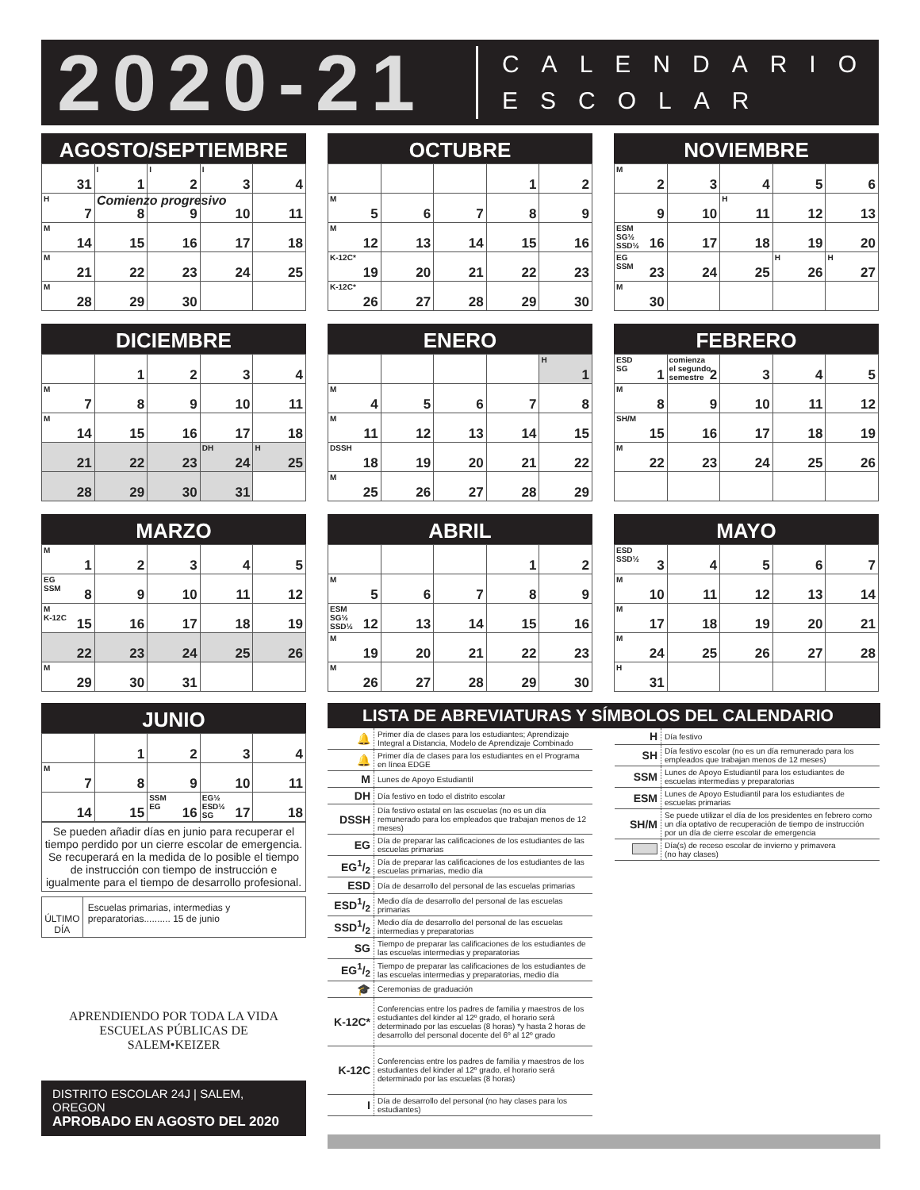2020-21
CALENDARIO
ESCOLAR
AGOSTO/SEPTIEMBRE
| 31 | I 1 | I 2 | I 3 | 4 |
| H 7 | 8 | 9 | 10 | 11 |
| M 14 | 15 | 16 | 17 | 18 |
| M 21 | 22 | 23 | 24 | 25 |
| M 28 | 29 | 30 | | |
Comienzo progresivo
OCTUBRE
| | | | 1 | 2 |
| M 5 | 6 | 7 | 8 | 9 |
| M 12 | 13 | 14 | 15 | 16 |
| K-12C* 19 | 20 | 21 | 22 | 23 |
| K-12C* 26 | 27 | 28 | 29 | 30 |
NOVIEMBRE
| M 2 | 3 | 4 | 5 | 6 |
| 9 | 10 | H 11 | 12 | 13 |
| ESM SG½ SSD½ 16 | 17 | 18 | 19 | 20 |
| EG SSM 23 | 24 | 25 | H 26 | H 27 |
| M 30 | | | | |
DICIEMBRE
| | 1 | 2 | 3 | 4 |
| M 7 | 8 | 9 | 10 | 11 |
| M 14 | 15 | 16 | 17 | 18 |
| 21 | 22 | 23 | DH 24 | H 25 |
| 28 | 29 | 30 | 31 | |
ENERO
| | | | | H 1 |
| M 4 | 5 | 6 | 7 | 8 |
| M 11 | 12 | 13 | 14 | 15 |
| DSSH 18 | 19 | 20 | 21 | 22 |
| M 25 | 26 | 27 | 28 | 29 |
FEBRERO
| ESD SG 1 | comienza el segundo semestre 2 | 3 | 4 | 5 |
| M 8 | 9 | 10 | 11 | 12 |
| SH/M 15 | 16 | 17 | 18 | 19 |
| M 22 | 23 | 24 | 25 | 26 |
MARZO
| M 1 | 2 | 3 | 4 | 5 |
| EG SSM 8 | 9 | 10 | 11 | 12 |
| M K-12C 15 | 16 | 17 | 18 | 19 |
| 22 | 23 | 24 | 25 | 26 |
| M 29 | 30 | 31 | | |
ABRIL
| | | | 1 | 2 |
| M 5 | 6 | 7 | 8 | 9 |
| ESM SG½ SSD½ 12 | 13 | 14 | 15 | 16 |
| M 19 | 20 | 21 | 22 | 23 |
| M 26 | 27 | 28 | 29 | 30 |
MAYO
| ESD SSD½ 3 | 4 | 5 | 6 | 7 |
| M 10 | 11 | 12 | 13 | 14 |
| M 17 | 18 | 19 | 20 | 21 |
| M 24 | 25 | 26 | 27 | 28 |
| H 31 | | | | |
JUNIO
| | 1 | 2 | 3 | 4 |
| M 7 | 8 | 9 | 10 | 11 |
| 14 | 15 | SSM EG 16 | EG½ ESD½ SG 17 | 18 |
Se pueden añadir días en junio para recuperar el tiempo perdido por un cierre escolar de emergencia. Se recuperará en la medida de lo posible el tiempo de instrucción con tiempo de instrucción e igualmente para el tiempo de desarrollo profesional.
ÚLTIMO DÍA
Escuelas primarias, intermedias y preparatorias.......... 15 de junio
APRENDIENDO POR TODA LA VIDA
ESCUELAS PÚBLICAS DE
SALEM•KEIZER
DISTRITO ESCOLAR 24J | SALEM, OREGON
APROBADO EN AGOSTO DEL 2020
LISTA DE ABREVIATURAS Y SÍMBOLOS DEL CALENDARIO
| 🔔 | Primer día de clases para los estudiantes; Aprendizaje Integral a Distancia, Modelo de Aprendizaje Combinado |
| 🔔 | Primer día de clases para los estudiantes en el Programa en línea EDGE |
| M | Lunes de Apoyo Estudiantil |
| DH | Día festivo en todo el distrito escolar |
| DSSH | Día festivo estatal en las escuelas (no es un día remunerado para los empleados que trabajan menos de 12 meses) |
| EG | Día de preparar las calificaciones de los estudiantes de las escuelas primarias |
| EG1/2 | Día de preparar las calificaciones de los estudiantes de las escuelas primarias, medio día |
| ESD | Día de desarrollo del personal de las escuelas primarias |
| ESD1/2 | Medio día de desarrollo del personal de las escuelas primarias |
| SSD1/2 | Medio día de desarrollo del personal de las escuelas intermedias y preparatorias |
| SG | Tiempo de preparar las calificaciones de los estudiantes de las escuelas intermedias y preparatorias |
| EG1/2 | Tiempo de preparar las calificaciones de los estudiantes de las escuelas intermedias y preparatorias, medio día |
| 🎓 | Ceremonias de graduación |
| K-12C* | Conferencias entre los padres de familia y maestros de los estudiantes del kinder al 12º grado, el horario será determinado por las escuelas (8 horas) *y hasta 2 horas de desarrollo del personal docente del 6º al 12º grado |
| K-12C | Conferencias entre los padres de familia y maestros de los estudiantes del kinder al 12º grado, el horario será determinado por las escuelas (8 horas) |
| I | Día de desarrollo del personal (no hay clases para los estudiantes) |
| H | Día festivo |
| SH | Día festivo escolar (no es un día remunerado para los empleados que trabajan menos de 12 meses) |
| SSM | Lunes de Apoyo Estudiantil para los estudiantes de escuelas intermedias y preparatorias |
| ESM | Lunes de Apoyo Estudiantil para los estudiantes de escuelas primarias |
| SH/M | Se puede utilizar el día de los presidentes en febrero como un día optativo de recuperación de tiempo de instrucción por un día de cierre escolar de emergencia |
| | Día(s) de receso escolar de invierno y primavera (no hay clases) |